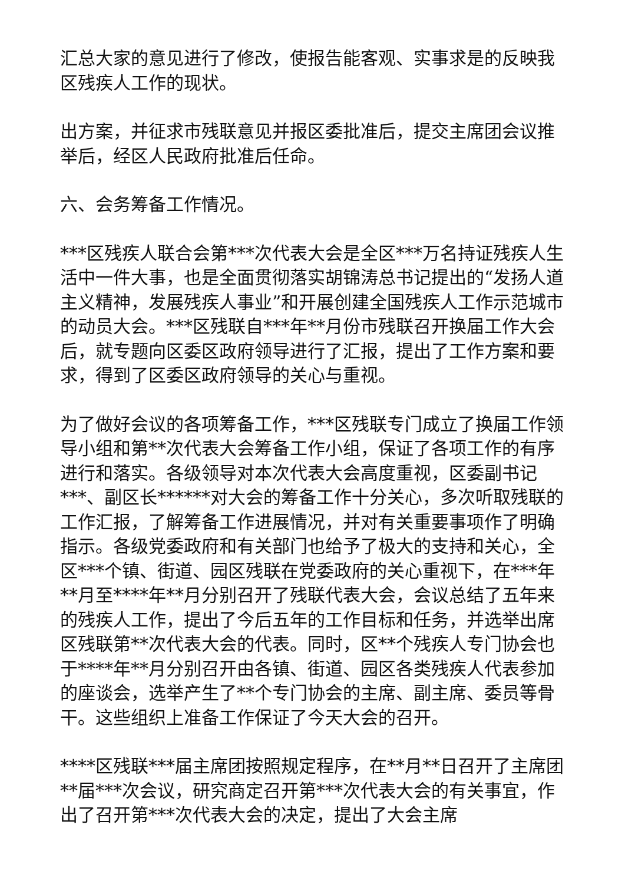汇总大家的意见进行了修改，使报告能客观、实事求是的反映我区残疾人工作的现状。
出方案，并征求市残联意见并报区委批准后，提交主席团会议推举后，经区人民政府批准后任命。
六、会务筹备工作情况。
***区残疾人联合会第***次代表大会是全区***万名持证残疾人生活中一件大事，也是全面贯彻落实胡锦涛总书记提出的“发扬人道主义精神，发展残疾人事业”和开展创建全国残疾人工作示范城市的动员大会。***区残联自***年**月份市残联召开换届工作大会后，就专题向区委区政府领导进行了汇报，提出了工作方案和要求，得到了区委区政府领导的关心与重视。
为了做好会议的各项筹备工作，***区残联专门成立了换届工作领导小组和第**次代表大会筹备工作小组，保证了各项工作的有序进行和落实。各级领导对本次代表大会高度重视，区委副书记***、副区长******对大会的筹备工作十分关心，多次听取残联的工作汇报，了解筹备工作进展情况，并对有关重要事项作了明确指示。各级党委政府和有关部门也给予了极大的支持和关心，全区***个镇、街道、园区残联在党委政府的关心重视下，在***年**月至****年**月分别召开了残联代表大会，会议总结了五年来的残疾人工作，提出了今后五年的工作目标和任务，并选举出席区残联第**次代表大会的代表。同时，区**个残疾人专门协会也于****年**月分别召开由各镇、街道、园区各类残疾人代表参加的座谈会，选举产生了**个专门协会的主席、副主席、委员等骨干。这些组织上准备工作保证了今天大会的召开。
****区残联***届主席团按照规定程序，在**月**日召开了主席团**届***次会议，研究商定召开第***次代表大会的有关事宜，作出了召开第***次代表大会的决定，提出了大会主席